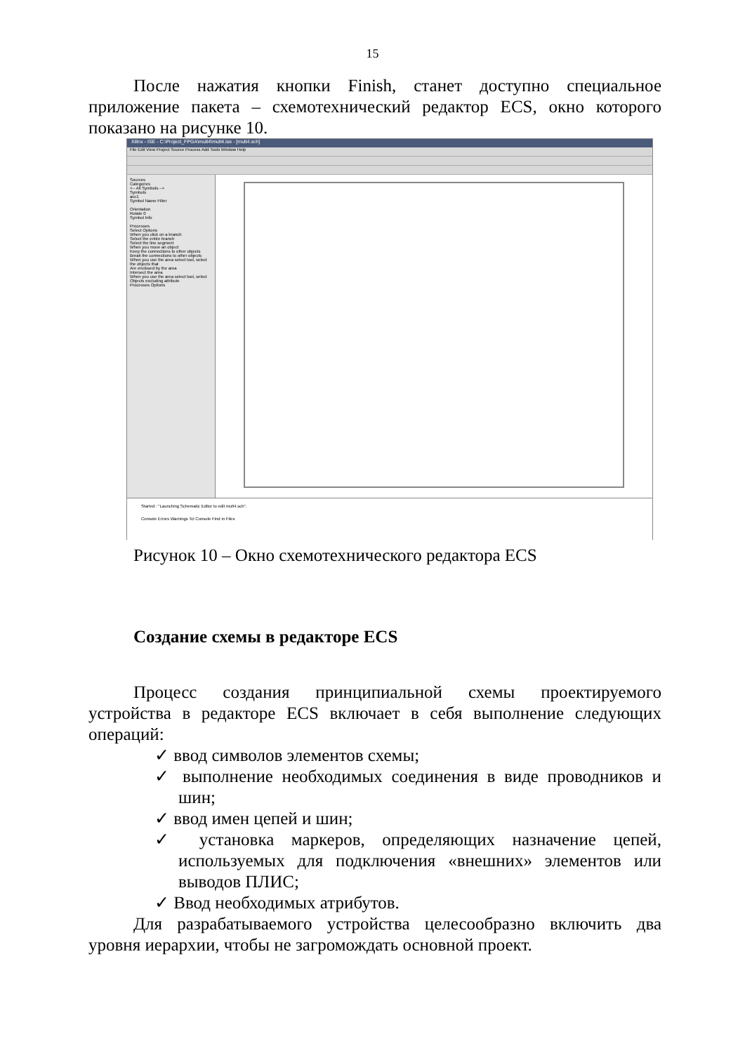15
После нажатия кнопки Finish, станет доступно специальное приложение пакета – схемотехнический редактор ECS, окно которого показано на рисунке 10.
Xilinx - ISE - C:\Project_FPGA\mult4\mult4.ise - [mult4.sch]
File Edit View Project Source Process Add Tools Window Help
Sources
Categories
<-- All Symbols -->
Symbols
acc1
Symbol Name Filter
Orientation
Rotate 0
Symbol Info
Processes
Select Options
When you click on a branch
Select the entire branch
Select the line segment
When you move an object
Keep the connections to other objects
Break the connections to other objects
When you use the area select tool, select the objects that
Are enclosed by the area
Intersect the area
When you use the area select tool, select
Objects excluding attribute
Processes Options
Started : "Launching Schematic Editor to edit mult4.sch".
Console Errors Warnings Tcl Console Find in Files
Рисунок 10 – Окно схемотехнического редактора ECS
Создание схемы в редакторе ECS
Процесс создания принципиальной схемы проектируемого устройства в редакторе ECS включает в себя выполнение следующих операций:
✓ ввод символов элементов схемы;
✓ выполнение необходимых соединения в виде проводников и шин;
✓ ввод имен цепей и шин;
✓ установка маркеров, определяющих назначение цепей, используемых для подключения «внешних» элементов или выводов ПЛИС;
✓ Ввод необходимых атрибутов.
Для разрабатываемого устройства целесообразно включить два уровня иерархии, чтобы не загромождать основной проект.